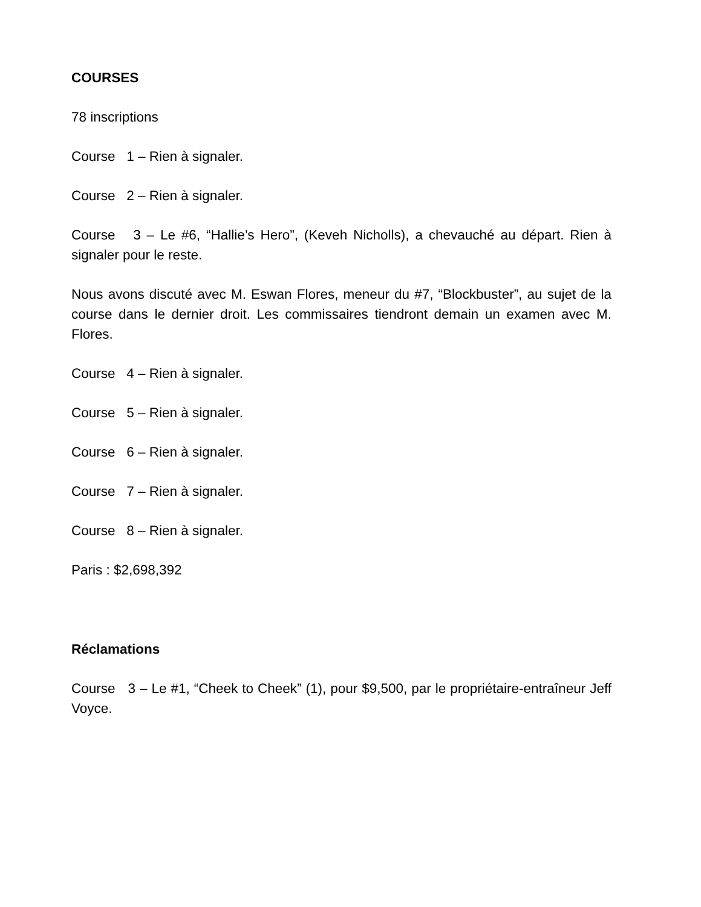COURSES
78 inscriptions
Course 1 – Rien à signaler.
Course 2 – Rien à signaler.
Course 3 – Le #6, “Hallie’s Hero”, (Keveh Nicholls), a chevauché au départ. Rien à signaler pour le reste.
Nous avons discuté avec M. Eswan Flores, meneur du #7, “Blockbuster”, au sujet de la course dans le dernier droit. Les commissaires tiendront demain un examen avec M. Flores.
Course 4 – Rien à signaler.
Course 5 – Rien à signaler.
Course 6 – Rien à signaler.
Course 7 – Rien à signaler.
Course 8 – Rien à signaler.
Paris : $2,698,392
Réclamations
Course 3 – Le #1, “Cheek to Cheek” (1), pour $9,500, par le propriétaire-entraîneur Jeff Voyce.